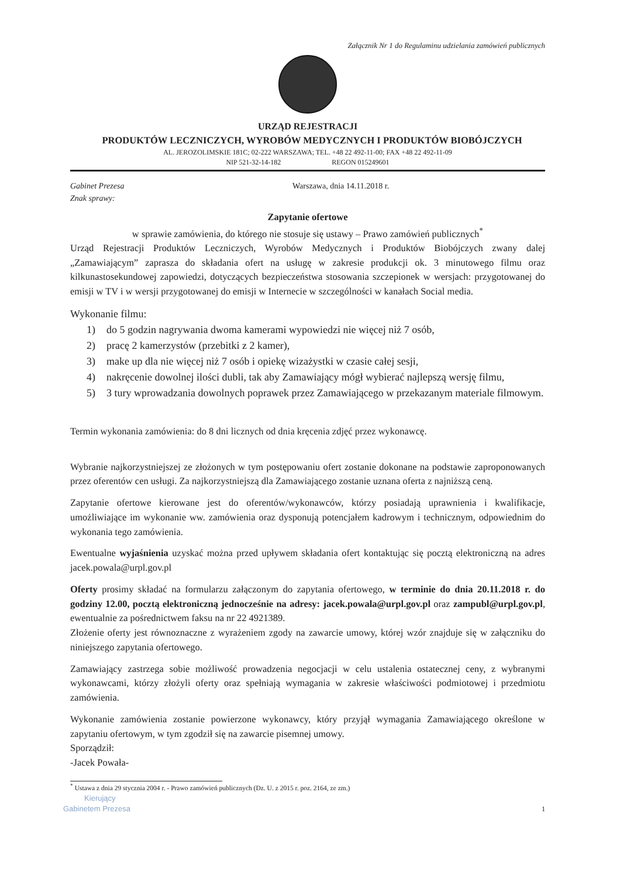Załącznik Nr 1 do Regulaminu udzielania zamówień publicznych
URZĄD REJESTRACJI
PRODUKTÓW LECZNICZYCH, WYROBÓW MEDYCZNYCH I PRODUKTÓW BIOBÓJCZYCH
AL. JEROZOLIMSKIE 181C; 02-222 WARSZAWA; TEL. +48 22 492-11-00; FAX +48 22 492-11-09
NIP 521-32-14-182 REGON 015249601
Gabinet Prezesa
Znak sprawy:
Warszawa, dnia 14.11.2018 r.
Zapytanie ofertowe
w sprawie zamówienia, do którego nie stosuje się ustawy – Prawo zamówień publicznych<sup>*</sup>
Urząd Rejestracji Produktów Leczniczych, Wyrobów Medycznych i Produktów Biobójczych zwany dalej „Zamawiającym” zaprasza do składania ofert na usługę w zakresie produkcji ok. 3 minutowego filmu oraz kilkunastosekundowej zapowiedzi, dotyczących bezpieczeństwa stosowania szczepionek w wersjach: przygotowanej do emisji w TV i w wersji przygotowanej do emisji w Internecie w szczególności w kanałach Social media.
Wykonanie filmu:
1) do 5 godzin nagrywania dwoma kamerami wypowiedzi nie więcej niż 7 osób,
2) pracę 2 kamerzystów (przebitki z 2 kamer),
3) make up dla nie więcej niż 7 osób i opiekę wizażystki w czasie całej sesji,
4) nakręcenie dowolnej ilości dubli, tak aby Zamawiający mógł wybierać najlepszą wersję filmu,
5) 3 tury wprowadzania dowolnych poprawek przez Zamawiającego w przekazanym materiale filmowym.
Termin wykonania zamówienia: do 8 dni licznych od dnia kręcenia zdjęć przez wykonawcę.
Wybranie najkorzystniejszej ze złożonych w tym postępowaniu ofert zostanie dokonane na podstawie zaproponowanych przez oferentów cen usługi. Za najkorzystniejszą dla Zamawiającego zostanie uznana oferta z najniższą ceną.
Zapytanie ofertowe kierowane jest do oferentów/wykonawców, którzy posiadają uprawnienia i kwalifikacje, umożliwiające im wykonanie ww. zamówienia oraz dysponują potencjałem kadrowym i technicznym, odpowiednim do wykonania tego zamówienia.
Ewentualne wyjaśnienia uzyskać można przed upływem składania ofert kontaktując się pocztą elektroniczną na adres jacek.powala@urpl.gov.pl
Oferty prosimy składać na formularzu załączonym do zapytania ofertowego, w terminie do dnia 20.11.2018 r. do godziny 12.00, pocztą elektroniczną jednocześnie na adresy: jacek.powala@urpl.gov.pl oraz zampubl@urpl.gov.pl, ewentualnie za pośrednictwem faksu na nr 22 4921389.
Złożenie oferty jest równoznaczne z wyrażeniem zgody na zawarcie umowy, której wzór znajduje się w załączniku do niniejszego zapytania ofertowego.
Zamawiający zastrzega sobie możliwość prowadzenia negocjacji w celu ustalenia ostatecznej ceny, z wybranymi wykonawcami, którzy złożyli oferty oraz spełniają wymagania w zakresie właściwości podmiotowej i przedmiotu zamówienia.
Wykonanie zamówienia zostanie powierzone wykonawcy, który przyjął wymagania Zamawiającego określone w zapytaniu ofertowym, w tym zgodził się na zawarcie pisemnej umowy.
Sporządził:
-Jacek Powała-
<sup>*</sup> Ustawa z dnia 29 stycznia 2004 r. - Prawo zamówień publicznych (Dz. U. z 2015 r. poz. 2164, ze zm.)
Kierujący
Gabinetem Prezesa
1